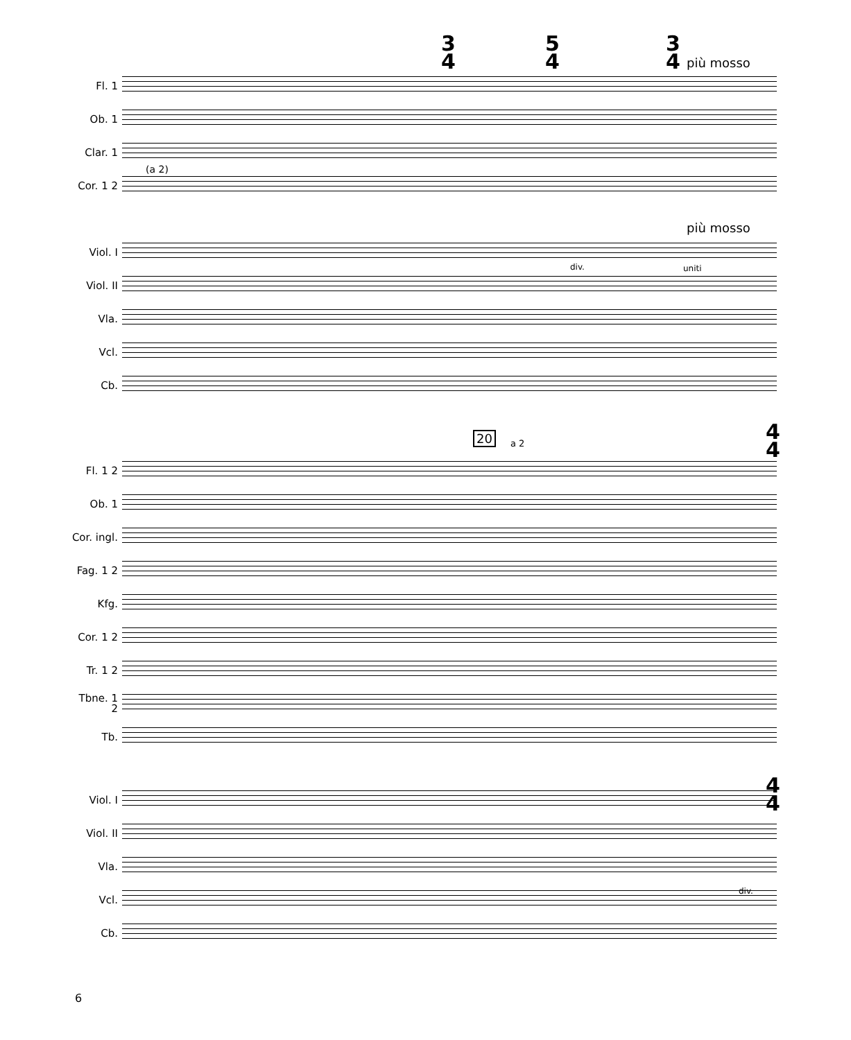3
4
5
4
3
4
più mosso
Fl. 1
Ob. 1
Clar. 1
Cor. 1 2
(a 2)
più mosso
Viol. I
Viol. II
Vla.
Vcl.
Cb.
div. uniti
20 a 2
4
4
Fl. 1 2
Ob. 1
Cor. ingl.
Fag. 1 2
Kfg.
Cor. 1 2
Tr. 1 2
Tbne. 1 2
Tb.
4
4
Viol. I
Viol. II
Vla.
Vcl.
Cb.
div.
6